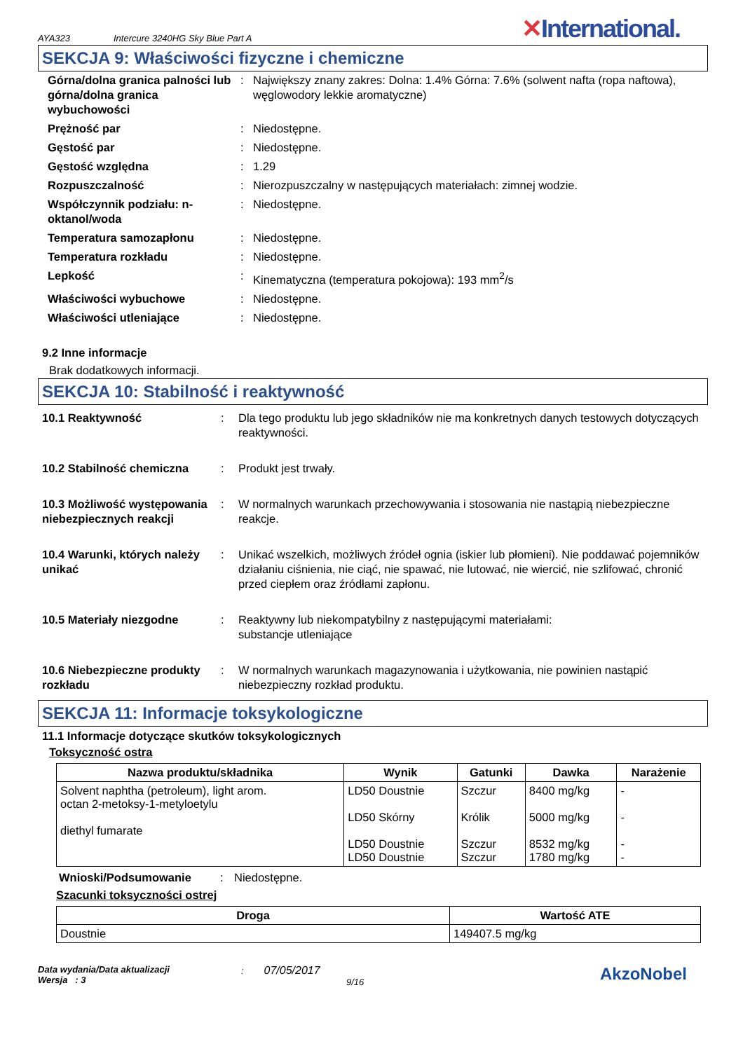AYA323 Intercure 3240HG Sky Blue Part A ✕International.
SEKCJA 9: Właściwości fizyczne i chemiczne
Górna/dolna granica palności lub górna/dolna granica wybuchowości
:
Największy znany zakres: Dolna: 1.4% Górna: 7.6% (solwent nafta (ropa naftowa), węglowodory lekkie aromatyczne)
Prężność par
:
Niedostępne.
Gęstość par
:
Niedostępne.
Gęstość względna
:
1.29
Rozpuszczalność
:
Nierozpuszczalny w następujących materiałach: zimnej wodzie.
Współczynnik podziału: n-oktanol/woda
:
Niedostępne.
Temperatura samozapłonu
:
Niedostępne.
Temperatura rozkładu
:
Niedostępne.
Lepkość
:
Kinematyczna (temperatura pokojowa): 193 mm<sup>2</sup>/s
Właściwości wybuchowe
:
Niedostępne.
Właściwości utleniające
:
Niedostępne.
9.2 Inne informacje
Brak dodatkowych informacji.
SEKCJA 10: Stabilność i reaktywność
10.1 Reaktywność
:
Dla tego produktu lub jego składników nie ma konkretnych danych testowych dotyczących reaktywności.
10.2 Stabilność chemiczna
:
Produkt jest trwały.
10.3 Możliwość występowania niebezpiecznych reakcji
:
W normalnych warunkach przechowywania i stosowania nie nastąpią niebezpieczne reakcje.
10.4 Warunki, których należy unikać
:
Unikać wszelkich, możliwych źródeł ognia (iskier lub płomieni). Nie poddawać pojemników działaniu ciśnienia, nie ciąć, nie spawać, nie lutować, nie wiercić, nie szlifować, chronić przed ciepłem oraz źródłami zapłonu.
10.5 Materiały niezgodne
:
Reaktywny lub niekompatybilny z następującymi materiałami:
substancje utleniające
10.6 Niebezpieczne produkty rozkładu
:
W normalnych warunkach magazynowania i użytkowania, nie powinien nastąpić niebezpieczny rozkład produktu.
SEKCJA 11: Informacje toksykologiczne
11.1 Informacje dotyczące skutków toksykologicznych
Toksyczność ostra
| Nazwa produktu/składnika | Wynik | Gatunki | Dawka | Narażenie |
| --- | --- | --- | --- | --- |
| Solvent naphtha (petroleum), light arom. octan 2-metoksy-1-metyloetylu diethyl fumarate | LD50 Doustnie LD50 Skórny LD50 Doustnie LD50 Doustnie | Szczur Królik Szczur Szczur | 8400 mg/kg 5000 mg/kg 8532 mg/kg 1780 mg/kg | - - - - |
Wnioski/Podsumowanie: Niedostępne.
Szacunki toksyczności ostrej
| Droga | Wartość ATE |
| --- | --- |
| Doustnie | 149407.5 mg/kg |
Data wydania/Data aktualizacji
Wersja : 3
: 07/05/2017
9/16
AkzoNobel